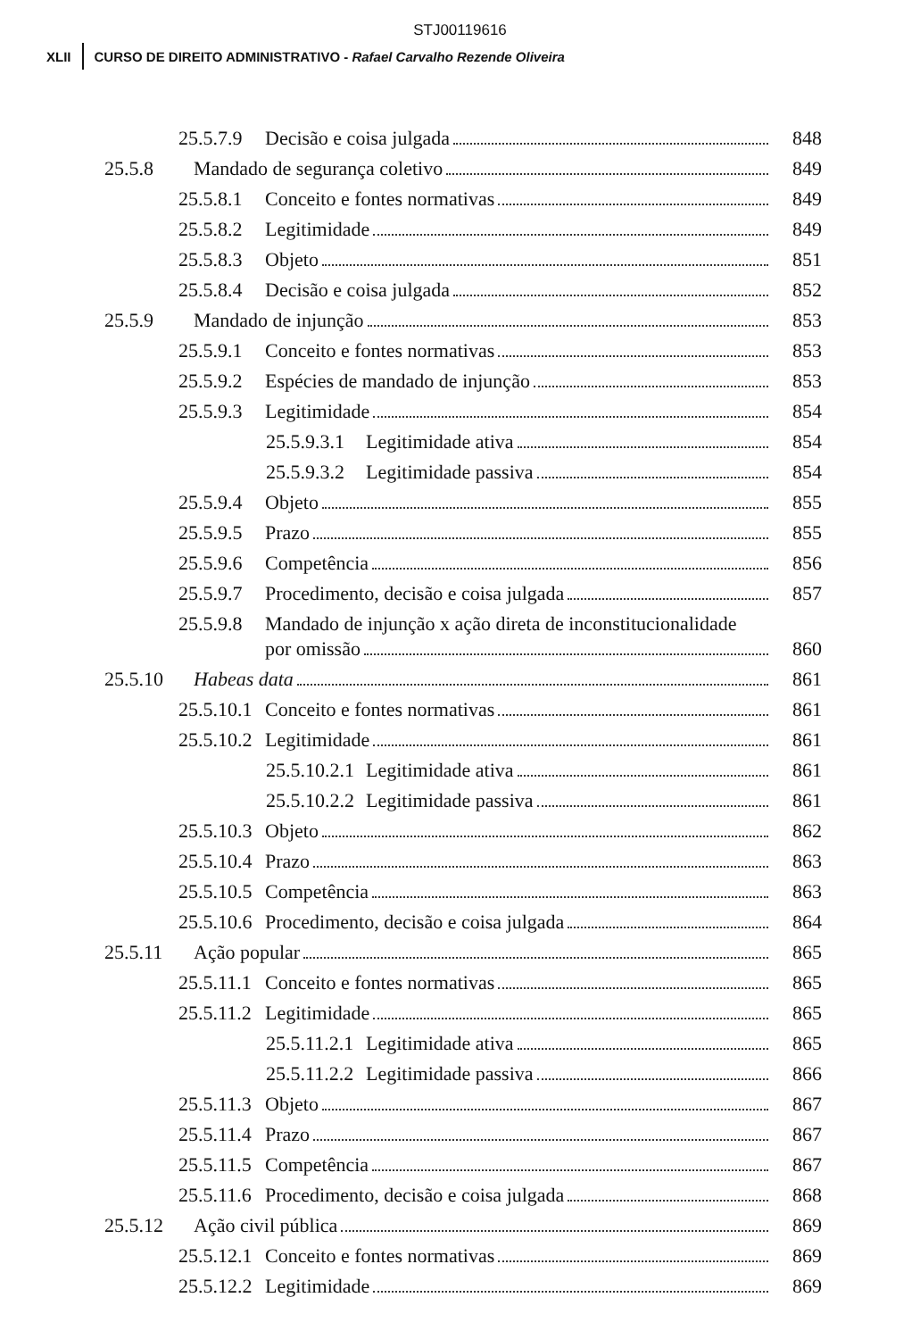STJ00119616
XLII CURSO DE DIREITO ADMINISTRATIVO - Rafael Carvalho Rezende Oliveira
25.5.7.9 Decisão e coisa julgada 848
25.5.8 Mandado de segurança coletivo 849
25.5.8.1 Conceito e fontes normativas 849
25.5.8.2 Legitimidade 849
25.5.8.3 Objeto 851
25.5.8.4 Decisão e coisa julgada 852
25.5.9 Mandado de injunção 853
25.5.9.1 Conceito e fontes normativas 853
25.5.9.2 Espécies de mandado de injunção 853
25.5.9.3 Legitimidade 854
25.5.9.3.1 Legitimidade ativa 854
25.5.9.3.2 Legitimidade passiva 854
25.5.9.4 Objeto 855
25.5.9.5 Prazo 855
25.5.9.6 Competência 856
25.5.9.7 Procedimento, decisão e coisa julgada 857
25.5.9.8 Mandado de injunção x ação direta de inconstitucionalidade
por omissão 860
25.5.10 Habeas data 861
25.5.10.1 Conceito e fontes normativas 861
25.5.10.2 Legitimidade 861
25.5.10.2.1 Legitimidade ativa 861
25.5.10.2.2 Legitimidade passiva 861
25.5.10.3 Objeto 862
25.5.10.4 Prazo 863
25.5.10.5 Competência 863
25.5.10.6 Procedimento, decisão e coisa julgada 864
25.5.11 Ação popular 865
25.5.11.1 Conceito e fontes normativas 865
25.5.11.2 Legitimidade 865
25.5.11.2.1 Legitimidade ativa 865
25.5.11.2.2 Legitimidade passiva 866
25.5.11.3 Objeto 867
25.5.11.4 Prazo 867
25.5.11.5 Competência 867
25.5.11.6 Procedimento, decisão e coisa julgada 868
25.5.12 Ação civil pública 869
25.5.12.1 Conceito e fontes normativas 869
25.5.12.2 Legitimidade 869